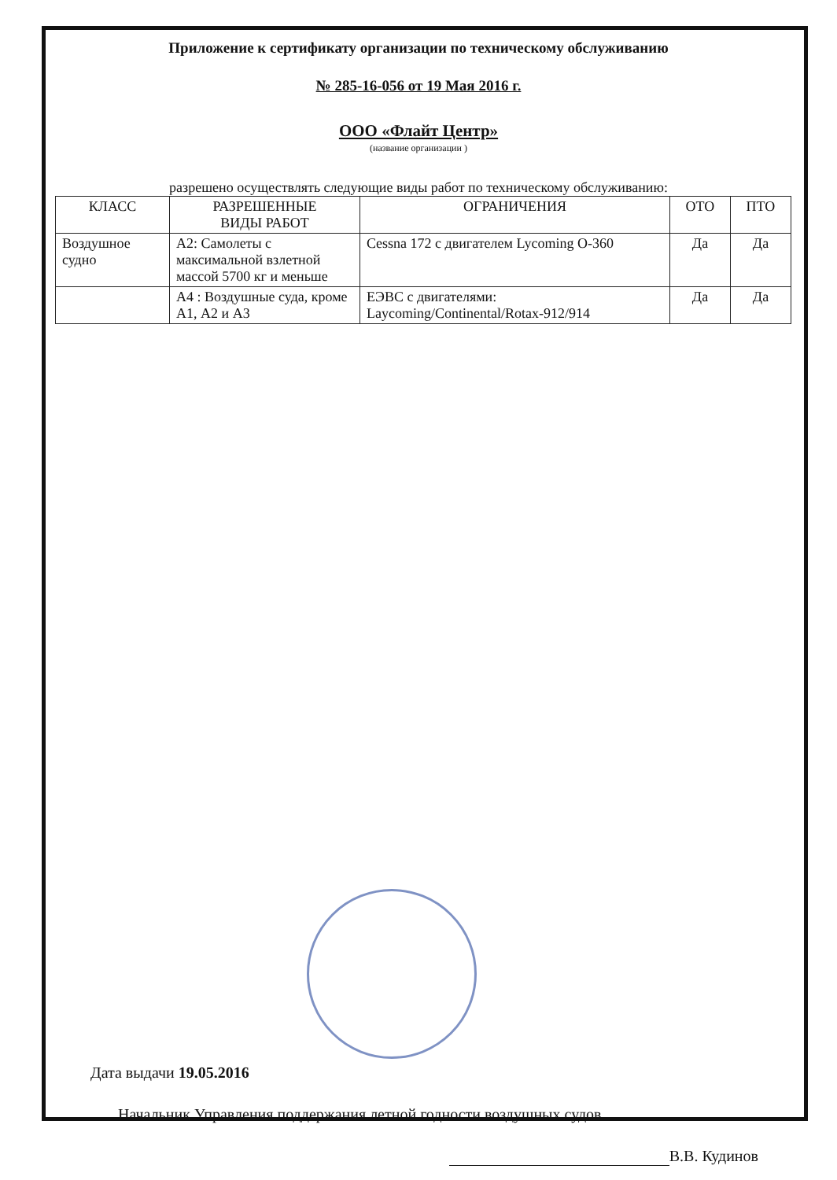Приложение к сертификату организации по техническому обслуживанию
№ 285-16-056 от 19 Мая 2016 г.
ООО «Флайт Центр»
(название организации )
разрешено осуществлять следующие виды работ по техническому обслуживанию:
| КЛАСС | РАЗРЕШЕННЫЕ ВИДЫ РАБОТ | ОГРАНИЧЕНИЯ | ОТО | ПТО |
| --- | --- | --- | --- | --- |
| Воздушное судно | А2: Самолеты с максимальной взлетной массой 5700 кг и меньше | Cessna 172 с двигателем Lycoming O-360 | Да | Да |
| | А4 : Воздушные суда, кроме А1, А2 и А3 | ЕЭВС с двигателями: Laycoming/Continental/Rotax-912/914 | Да | Да |
Дата выдачи 19.05.2016
Начальник Управления поддержания летной годности воздушных судов
В.В. Кудинов